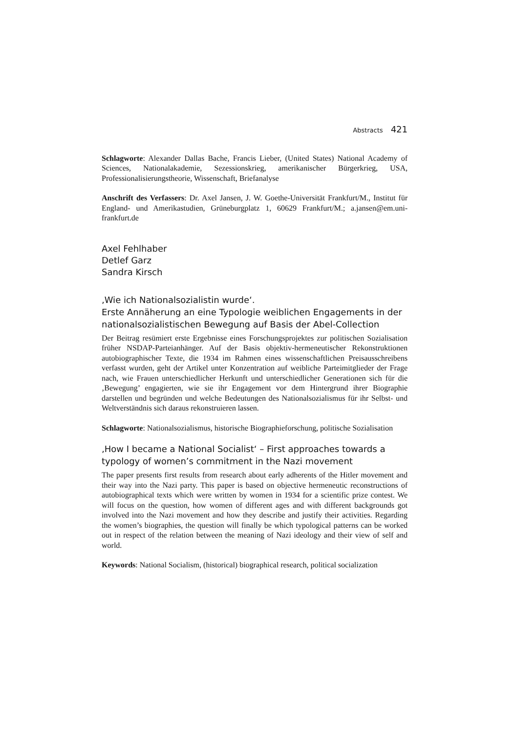Abstracts 421
Schlagworte: Alexander Dallas Bache, Francis Lieber, (United States) National Academy of Sciences, Nationalakademie, Sezessionskrieg, amerikanischer Bürgerkrieg, USA, Professionalisierungstheorie, Wissenschaft, Briefanalyse
Anschrift des Verfassers: Dr. Axel Jansen, J. W. Goethe-Universität Frankfurt/M., Institut für England- und Amerikastudien, Grüneburgplatz 1, 60629 Frankfurt/M.; a.jansen@em.uni-frankfurt.de
Axel Fehlhaber
Detlef Garz
Sandra Kirsch
‚Wie ich Nationalsozialistin wurde‘.
Erste Annäherung an eine Typologie weiblichen Engagements in der nationalsozialistischen Bewegung auf Basis der Abel-Collection
Der Beitrag resümiert erste Ergebnisse eines Forschungsprojektes zur politischen Sozialisation früher NSDAP-Parteianhänger. Auf der Basis objektiv-hermeneutischer Rekonstruktionen autobiographischer Texte, die 1934 im Rahmen eines wissenschaftlichen Preisausschreibens verfasst wurden, geht der Artikel unter Konzentration auf weibliche Parteimitglieder der Frage nach, wie Frauen unterschiedlicher Herkunft und unterschiedlicher Generationen sich für die ‚Bewegung’ engagierten, wie sie ihr Engagement vor dem Hintergrund ihrer Biographie darstellen und begründen und welche Bedeutungen des Nationalsozialismus für ihr Selbst- und Weltverständnis sich daraus rekonstruieren lassen.
Schlagworte: Nationalsozialismus, historische Biographieforschung, politische Sozialisation
‚How I became a National Socialist‘ – First approaches towards a typology of women’s commitment in the Nazi movement
The paper presents first results from research about early adherents of the Hitler movement and their way into the Nazi party. This paper is based on objective hermeneutic reconstructions of autobiographical texts which were written by women in 1934 for a scientific prize contest. We will focus on the question, how women of different ages and with different backgrounds got involved into the Nazi movement and how they describe and justify their activities. Regarding the women’s biographies, the question will finally be which typological patterns can be worked out in respect of the relation between the meaning of Nazi ideology and their view of self and world.
Keywords: National Socialism, (historical) biographical research, political socialization